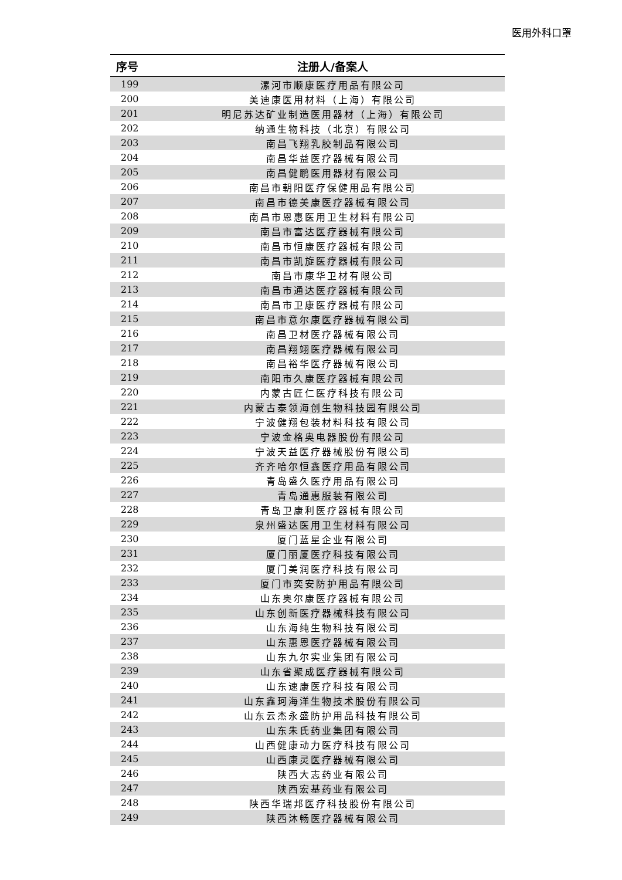医用外科口罩
| 序号 | 注册人/备案人 |
| --- | --- |
| 199 | 漯河市顺康医疗用品有限公司 |
| 200 | 美迪康医用材料（上海）有限公司 |
| 201 | 明尼苏达矿业制造医用器材（上海）有限公司 |
| 202 | 纳通生物科技（北京）有限公司 |
| 203 | 南昌飞翔乳胶制品有限公司 |
| 204 | 南昌华益医疗器械有限公司 |
| 205 | 南昌健鹏医用器材有限公司 |
| 206 | 南昌市朝阳医疗保健用品有限公司 |
| 207 | 南昌市德美康医疗器械有限公司 |
| 208 | 南昌市恩惠医用卫生材料有限公司 |
| 209 | 南昌市富达医疗器械有限公司 |
| 210 | 南昌市恒康医疗器械有限公司 |
| 211 | 南昌市凯旋医疗器械有限公司 |
| 212 | 南昌市康华卫材有限公司 |
| 213 | 南昌市通达医疗器械有限公司 |
| 214 | 南昌市卫康医疗器械有限公司 |
| 215 | 南昌市意尔康医疗器械有限公司 |
| 216 | 南昌卫材医疗器械有限公司 |
| 217 | 南昌翔翊医疗器械有限公司 |
| 218 | 南昌裕华医疗器械有限公司 |
| 219 | 南阳市久康医疗器械有限公司 |
| 220 | 内蒙古匠仁医疗科技有限公司 |
| 221 | 内蒙古泰领海创生物科技园有限公司 |
| 222 | 宁波健翔包装材料科技有限公司 |
| 223 | 宁波金格奥电器股份有限公司 |
| 224 | 宁波天益医疗器械股份有限公司 |
| 225 | 齐齐哈尔恒鑫医疗用品有限公司 |
| 226 | 青岛盛久医疗用品有限公司 |
| 227 | 青岛通惠服装有限公司 |
| 228 | 青岛卫康利医疗器械有限公司 |
| 229 | 泉州盛达医用卫生材料有限公司 |
| 230 | 厦门蓝星企业有限公司 |
| 231 | 厦门丽厦医疗科技有限公司 |
| 232 | 厦门美润医疗科技有限公司 |
| 233 | 厦门市奕安防护用品有限公司 |
| 234 | 山东奥尔康医疗器械有限公司 |
| 235 | 山东创新医疗器械科技有限公司 |
| 236 | 山东海纯生物科技有限公司 |
| 237 | 山东惠恩医疗器械有限公司 |
| 238 | 山东九尔实业集团有限公司 |
| 239 | 山东省聚成医疗器械有限公司 |
| 240 | 山东速康医疗科技有限公司 |
| 241 | 山东鑫珂海洋生物技术股份有限公司 |
| 242 | 山东云杰永盛防护用品科技有限公司 |
| 243 | 山东朱氏药业集团有限公司 |
| 244 | 山西健康动力医疗科技有限公司 |
| 245 | 山西康灵医疗器械有限公司 |
| 246 | 陕西大志药业有限公司 |
| 247 | 陕西宏基药业有限公司 |
| 248 | 陕西华瑞邦医疗科技股份有限公司 |
| 249 | 陕西沐畅医疗器械有限公司 |